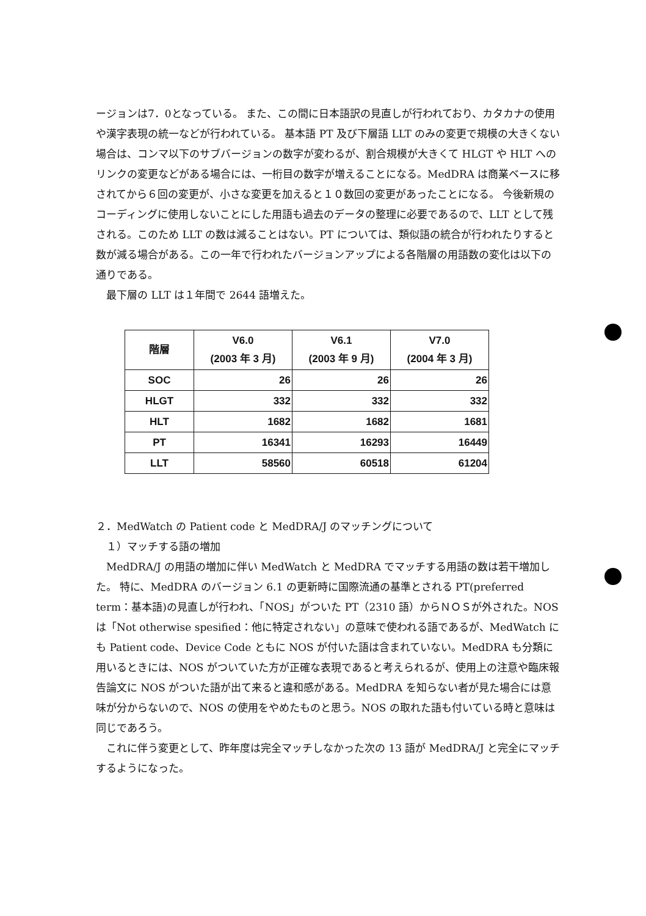ージョンは7．0となっている。 また、この間に日本語訳の見直しが行われており、カタカナの使用や漢字表現の統一などが行われている。 基本語 PT 及び下層語 LLT のみの変更で規模の大きくない場合は、コンマ以下のサブバージョンの数字が変わるが、割合規模が大きくて HLGT や HLT へのリンクの変更などがある場合には、一桁目の数字が増えることになる。MedDRA は商業ベースに移されてから６回の変更が、小さな変更を加えると１０数回の変更があったことになる。 今後新規のコーディングに使用しないことにした用語も過去のデータの整理に必要であるので、LLT として残される。このため LLT の数は減ることはない。PT については、類似語の統合が行われたりすると数が減る場合がある。この一年で行われたバージョンアップによる各階層の用語数の変化は以下の通りである。
最下層の LLT は１年間で 2644 語増えた。
| 階層 | V6.0 (2003 年 3 月) | V6.1 (2003 年 9 月) | V7.0 (2004 年 3 月) |
| --- | --- | --- | --- |
| SOC | 26 | 26 | 26 |
| HLGT | 332 | 332 | 332 |
| HLT | 1682 | 1682 | 1681 |
| PT | 16341 | 16293 | 16449 |
| LLT | 58560 | 60518 | 61204 |
２．MedWatch の Patient code と MedDRA/J のマッチングについて
１）マッチする語の増加
MedDRA/J の用語の増加に伴い MedWatch と MedDRA でマッチする用語の数は若干増加した。 特に、MedDRA のバージョン 6.1 の更新時に国際流通の基準とされる PT(preferred term：基本語)の見直しが行われ、「NOS」がついた PT（2310 語）からＮＯＳが外された。NOS は「Not otherwise spesified：他に特定されない」の意味で使われる語であるが、MedWatch にも Patient code、Device Code ともに NOS が付いた語は含まれていない。MedDRA も分類に用いるときには、NOS がついていた方が正確な表現であると考えられるが、使用上の注意や臨床報告論文に NOS がついた語が出て来ると違和感がある。MedDRA を知らない者が見た場合には意味が分からないので、NOS の使用をやめたものと思う。NOS の取れた語も付いている時と意味は同じであろう。
これに伴う変更として、昨年度は完全マッチしなかった次の 13 語が MedDRA/J と完全にマッチするようになった。